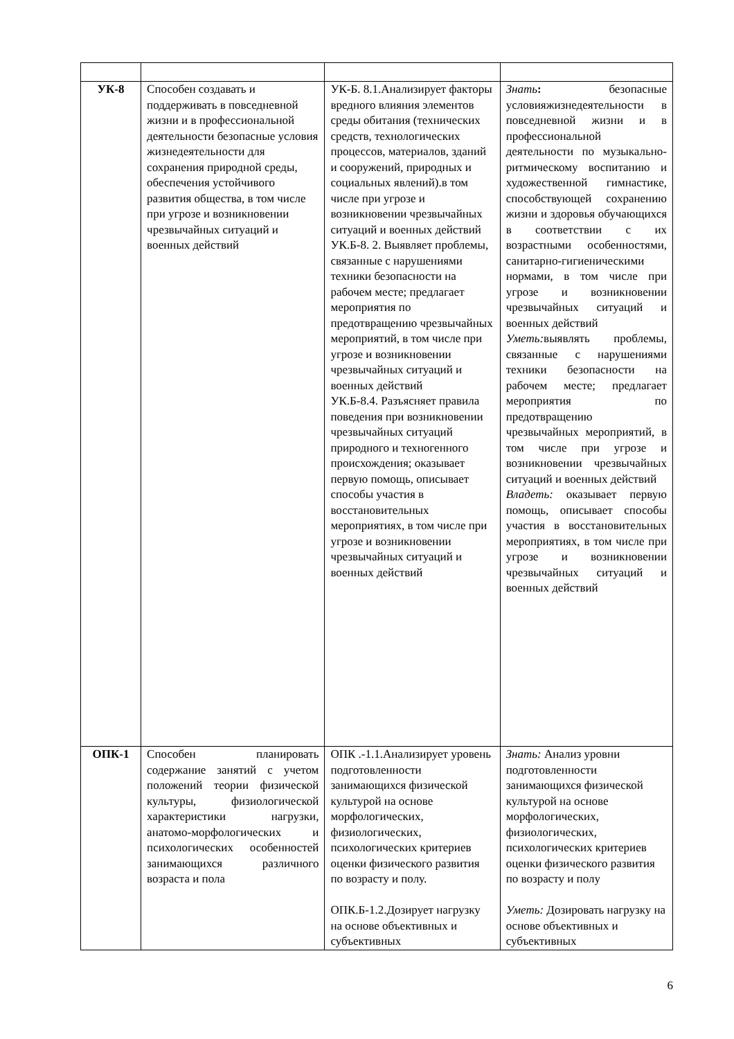| УК-8 | Способен создавать и поддерживать в повседневной жизни и в профессиональной деятельности безопасные условия жизнедеятельности для сохранения природной среды, обеспечения устойчивого развития общества, в том числе при угрозе и возникновении чрезвычайных ситуаций и военных действий | УК-Б. 8.1.Анализирует факторы вредного влияния элементов среды обитания (технических средств, технологических процессов, материалов, зданий и сооружений, природных и социальных явлений).в том числе при угрозе и возникновении чрезвычайных ситуаций и военных действий УК.Б-8. 2. Выявляет проблемы, связанные с нарушениями техники безопасности на рабочем месте; предлагает мероприятия по предотвращению чрезвычайных мероприятий, в том числе при угрозе и возникновении чрезвычайных ситуаций и военных действий УК.Б-8.4. Разъясняет правила поведения при возникновении чрезвычайных ситуаций природного и техногенного происхождения; оказывает первую помощь, описывает способы участия в восстановительных мероприятиях, в том числе при угрозе и возникновении чрезвычайных ситуаций и военных действий | Знать : безопасные условияжизнедеятельности в повседневной жизни и в профессиональной деятельности по музыкально-ритмическому воспитанию и художественной гимнастике, способствующей сохранению жизни и здоровья обучающихся в соответствии с их возрастными особенностями, санитарно-гигиеническими нормами, в том числе при угрозе и возникновении чрезвычайных ситуаций и военных действий Уметь: выявлять проблемы, связанные с нарушениями техники безопасности на рабочем месте; предлагает мероприятия по предотвращению чрезвычайных мероприятий, в том числе при угрозе и возникновении чрезвычайных ситуаций и военных действий Владеть: оказывает первую помощь, описывает способы участия в восстановительных мероприятиях, в том числе при угрозе и возникновении чрезвычайных ситуаций и военных действий |
| ОПК-1 | Способен планировать содержание занятий с учетом положений теории физической культуры, физиологической характеристики нагрузки, анатомо-морфологических и психологических особенностей занимающихся различного возраста и пола | ОПК .-1.1.Анализирует уровень подготовленности занимающихся физической культурой на основе морфологических, физиологических, психологических критериев оценки физического развития по возрасту и полу. ОПК.Б-1.2.Дозирует нагрузку на основе объективных и субъективных | Знать: Анализ уровни подготовленности занимающихся физической культурой на основе морфологических, физиологических, психологических критериев оценки физического развития по возрасту и полу Уметь: Дозировать нагрузку на основе объективных и субъективных |
6